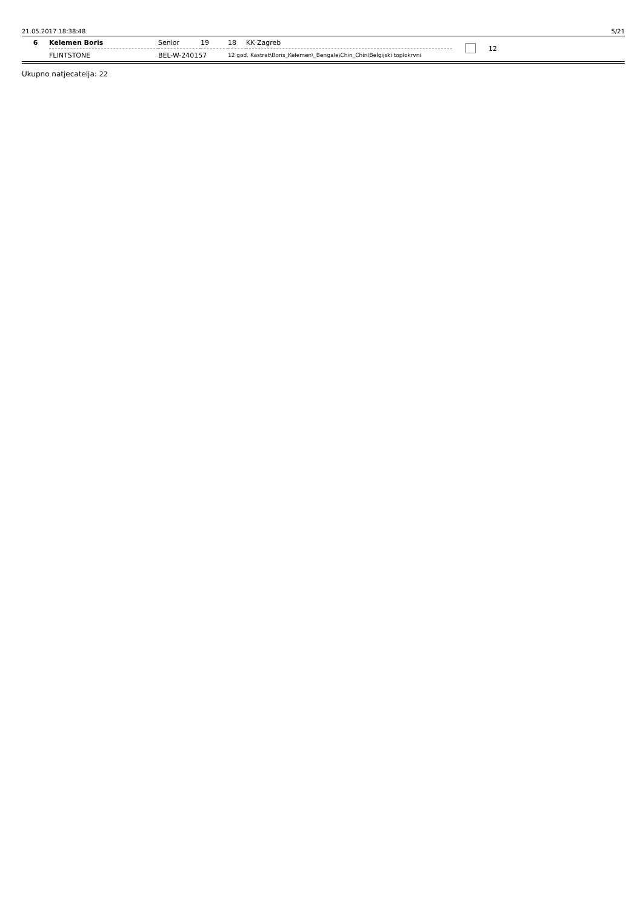21.05.2017 18:38:48 5/21
| 6 | Kelemen Boris | Senior | 19 | 18 | KK Zagreb | | 12 |
| | FLINTSTONE | BEL-W-240157 | | 12 god. Kastrat\Boris_Kelemen\_Bengale\Chin_Chin\Belgijski toplokrvni | | | |
Ukupno natjecatelja: 22